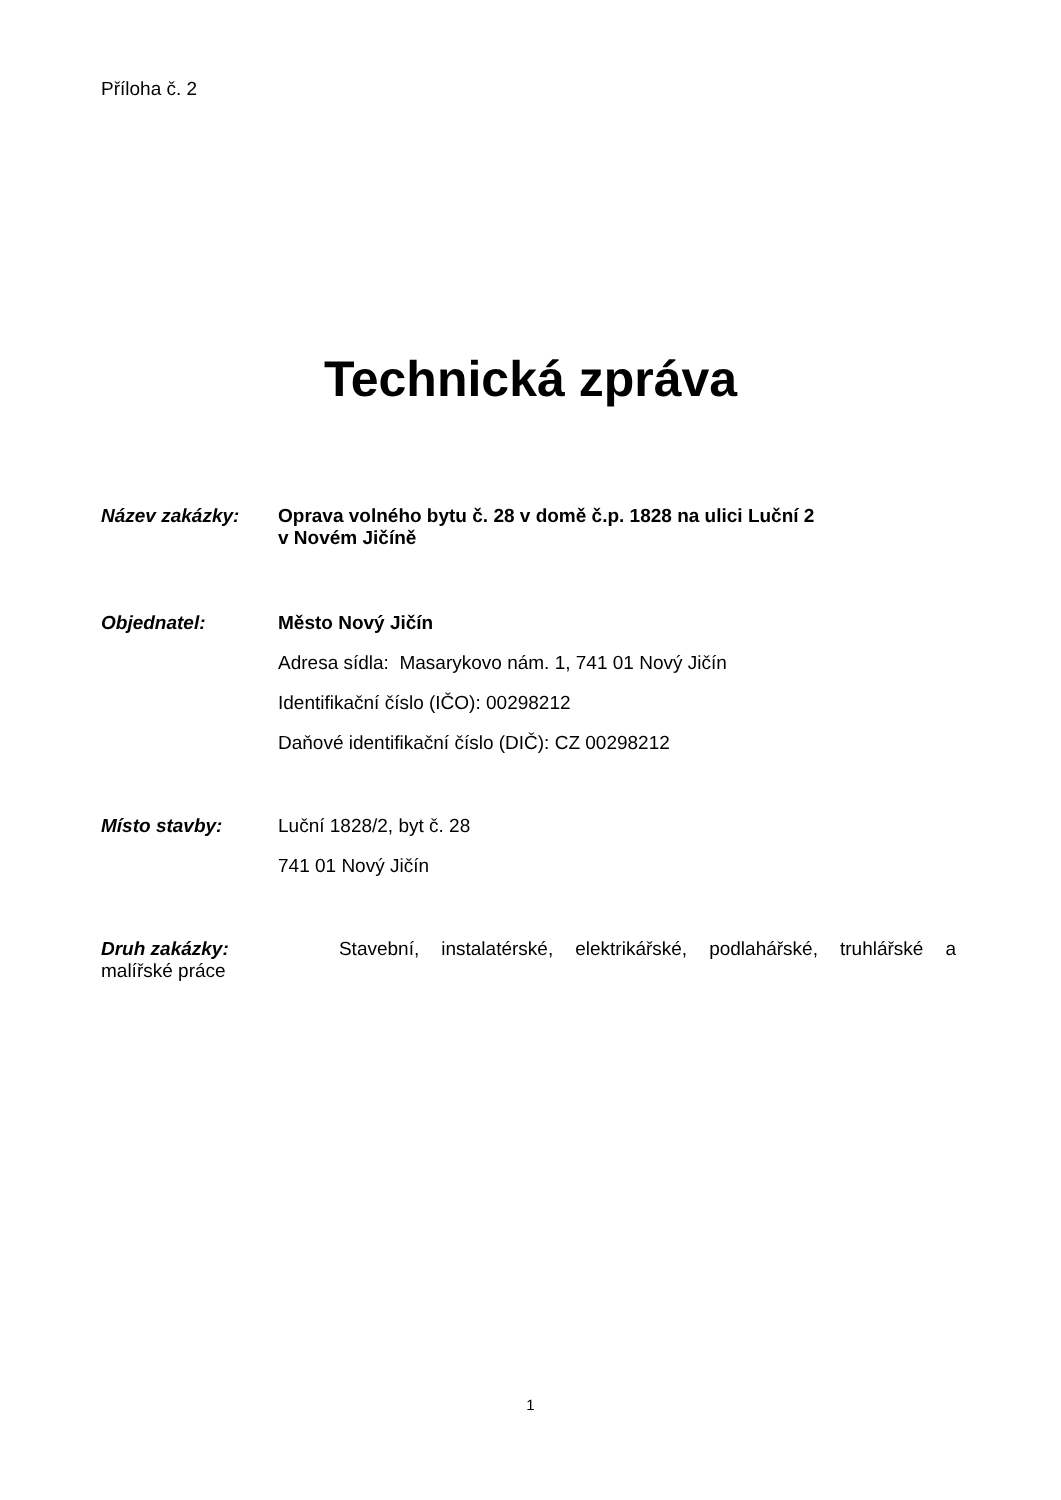Příloha č. 2
Technická zpráva
Název zakázky: Oprava volného bytu č. 28 v domě č.p. 1828 na ulici Luční 2
v Novém Jičíně
Objednatel:
Město Nový Jičín
Adresa sídla: Masarykovo nám. 1, 741 01 Nový Jičín
Identifikační číslo (IČO): 00298212
Daňové identifikační číslo (DIČ): CZ 00298212
Místo stavby:
Luční 1828/2, byt č. 28
741 01 Nový Jičín
Druh zakázky: Stavební, instalatérské, elektrikářské, podlahářské, truhlářské a
malířské práce
1